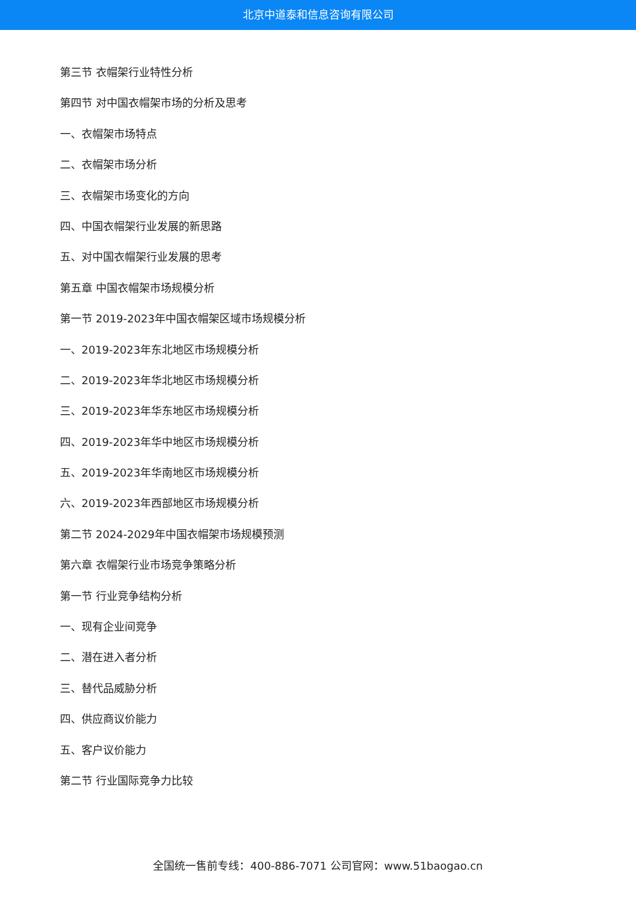北京中道泰和信息咨询有限公司
第三节 衣帽架行业特性分析
第四节 对中国衣帽架市场的分析及思考
一、衣帽架市场特点
二、衣帽架市场分析
三、衣帽架市场变化的方向
四、中国衣帽架行业发展的新思路
五、对中国衣帽架行业发展的思考
第五章 中国衣帽架市场规模分析
第一节 2019-2023年中国衣帽架区域市场规模分析
一、2019-2023年东北地区市场规模分析
二、2019-2023年华北地区市场规模分析
三、2019-2023年华东地区市场规模分析
四、2019-2023年华中地区市场规模分析
五、2019-2023年华南地区市场规模分析
六、2019-2023年西部地区市场规模分析
第二节 2024-2029年中国衣帽架市场规模预测
第六章 衣帽架行业市场竞争策略分析
第一节 行业竞争结构分析
一、现有企业间竞争
二、潜在进入者分析
三、替代品威胁分析
四、供应商议价能力
五、客户议价能力
第二节 行业国际竞争力比较
全国统一售前专线：400-886-7071 公司官网：www.51baogao.cn